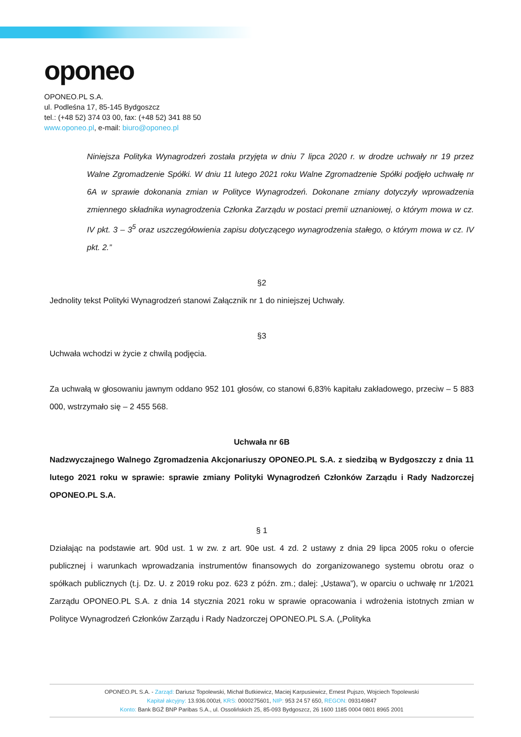oponeo
OPONEO.PL S.A.
ul. Podleśna 17, 85-145 Bydgoszcz
tel.: (+48 52) 374 03 00, fax: (+48 52) 341 88 50
www.oponeo.pl, e-mail: biuro@oponeo.pl
Niniejsza Polityka Wynagrodzeń została przyjęta w dniu 7 lipca 2020 r. w drodze uchwały nr 19 przez Walne Zgromadzenie Spółki. W dniu 11 lutego 2021 roku Walne Zgromadzenie Spółki podjęło uchwałę nr 6A w sprawie dokonania zmian w Polityce Wynagrodzeń. Dokonane zmiany dotyczyły wprowadzenia zmiennego składnika wynagrodzenia Członka Zarządu w postaci premii uznaniowej, o którym mowa w cz. IV pkt. 3 – 3<sup>5</sup> oraz uszczegółowienia zapisu dotyczącego wynagrodzenia stałego, o którym mowa w cz. IV pkt. 2.”
§2
Jednolity tekst Polityki Wynagrodzeń stanowi Załącznik nr 1 do niniejszej Uchwały.
§3
Uchwała wchodzi w życie z chwilą podjęcia.
Za uchwałą w głosowaniu jawnym oddano 952 101 głosów, co stanowi 6,83% kapitału zakładowego, przeciw – 5 883 000, wstrzymało się – 2 455 568.
Uchwała nr 6B
Nadzwyczajnego Walnego Zgromadzenia Akcjonariuszy OPONEO.PL S.A. z siedzibą w Bydgoszczy z dnia 11 lutego 2021 roku w sprawie: sprawie zmiany Polityki Wynagrodzeń Członków Zarządu i Rady Nadzorczej OPONEO.PL S.A.
§ 1
Działając na podstawie art. 90d ust. 1 w zw. z art. 90e ust. 4 zd. 2 ustawy z dnia 29 lipca 2005 roku o ofercie publicznej i warunkach wprowadzania instrumentów finansowych do zorganizowanego systemu obrotu oraz o spółkach publicznych (t.j. Dz. U. z 2019 roku poz. 623 z późn. zm.; dalej: „Ustawa”), w oparciu o uchwałę nr 1/2021 Zarządu OPONEO.PL S.A. z dnia 14 stycznia 2021 roku w sprawie opracowania i wdrożenia istotnych zmian w Polityce Wynagrodzeń Członków Zarządu i Rady Nadzorczej OPONEO.PL S.A. („Polityka
OPONEO.PL S.A. - Zarząd: Dariusz Topolewski, Michał Butkiewicz, Maciej Karpusiewicz, Ernest Pujszo, Wojciech Topolewski
Kapitał akcyjny: 13.936.000zł, KRS: 0000275601, NIP: 953 24 57 650, REGON: 093149847
Konto: Bank BGŻ BNP Paribas S.A., ul. Ossolińskich 25, 85-093 Bydgoszcz, 26 1600 1185 0004 0801 8965 2001